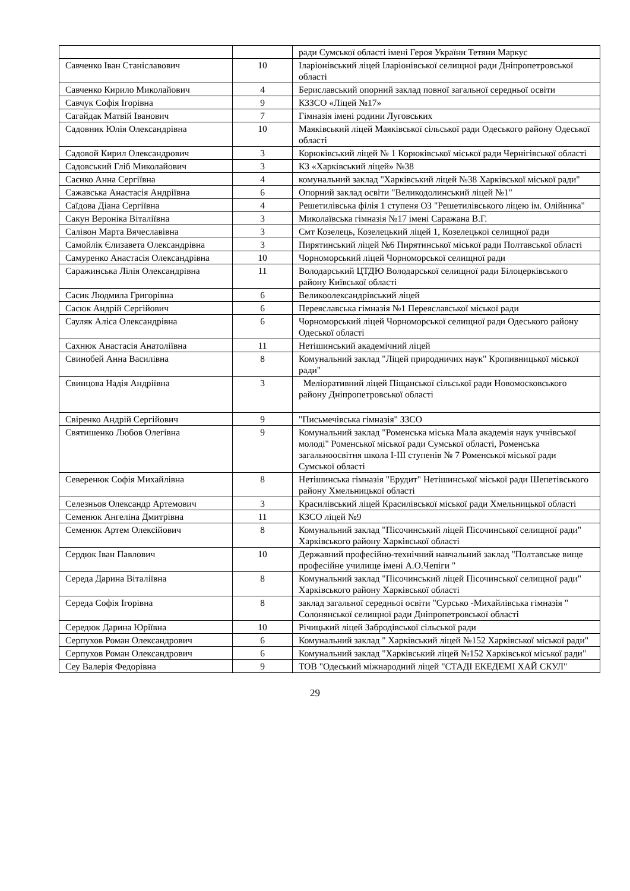| | | ради Сумської області імені Героя України Тетяни Маркус |
| Савченко Іван Станіславович | 10 | Іларіонівський ліцей Іларіонівської селищної ради Дніпропетровської області |
| Савченко Кирило Миколайович | 4 | Бериславський опорний заклад повної загальної середньої освіти |
| Савчук Софія Ігорівна | 9 | КЗЗСО «Ліцей №17» |
| Сагайдак Матвій Іванович | 7 | Гімназія імені родини Луговських |
| Садовник Юлія Олександрівна | 10 | Маяківський ліцей Маяківської сільської ради Одеського району Одеської області |
| Садовой Кирил Олександрович | 3 | Корюківський ліцей № 1 Корюківської міської ради Чернігівської області |
| Садовський Гліб Миколайович | 3 | КЗ «Харківський ліцей» №38 |
| Саєнко Анна Сергіївна | 4 | комунальний заклад "Харківський ліцей №38 Харківської міської ради" |
| Сажавська Анастасія Андріївна | 6 | Опорний заклад освіти "Великодолинський ліцей №1" |
| Саїдова Діана Сергіївна | 4 | Решетилівська філія 1 ступеня ОЗ "Решетилівського ліцею ім. Олійника" |
| Сакун Вероніка Віталіївна | 3 | Миколаївська гімназія №17 імені Саражана В.Г. |
| Салівон Марта Вячеславівна | 3 | Смт Козелець, Козелецький ліцей 1, Козелецькоі селищної ради |
| Самойлік Єлизавета Олександрівна | 3 | Пирятинський ліцей №6 Пирятинської міської ради Полтавської області |
| Самуренко Анастасія Олександрівна | 10 | Чорноморський ліцей Чорноморської селищної ради |
| Саражинська Лілія Олександрівна | 11 | Володарський ЦТДЮ Володарської селищної ради Білоцерківського району Київської області |
| Сасик Людмила Григорівна | 6 | Великоолександрівський ліцей |
| Сасюк Андрій Сергійович | 6 | Переяславська гімназія №1 Переяславської міської ради |
| Сауляк Аліса Олександрівна | 6 | Чорноморський ліцей Чорноморської селищної ради Одеського району Одеської області |
| Сахнюк Анастасія Анатоліївна | 11 | Нетішинський академічний ліцей |
| Свинобей Анна Василівна | 8 | Комунальний заклад "Ліцей природничих наук" Кропивницької міської ради" |
| Свинцова Надія Андріївна | 3 | Меліоративний ліцей Піщанської сільської ради Новомосковського району Дніпропетровської області |
| Свіренко Андрій Сергійович | 9 | "Письмечівська гімназія" ЗЗСО |
| Святишенко Любов Олегівна | 9 | Комунальний заклад "Роменська міська Мала академія наук учнівської молоді" Роменської міської ради Сумської області, Роменська загальноосвітня школа І-ІІІ ступенів № 7 Роменської міської ради Сумської області |
| Северенюк Софія Михайлівна | 8 | Нетішинська гімназія "Ерудит" Нетішинської міської ради Шепетівського району Хмельницької області |
| Селезньов Олександр Артемович | 3 | Красилівський ліцей Красилівської міської ради Хмельницької області |
| Семенюк Ангеліна Дмитрівна | 11 | КЗСО ліцей №9 |
| Семенюк Артем Олексійович | 8 | Комунальний заклад "Пісочинський ліцей Пісочинської селищної ради" Харківського району Харківської області |
| Сердюк Іван Павлович | 10 | Державний професійно-технічний навчальний заклад "Полтавське вище професійне училище імені А.О.Чепіги " |
| Середа Дарина Віталіївна | 8 | Комунальний заклад "Пісочинський ліцей Пісочинської селищної ради" Харківського району Харківської області |
| Середа Софія Ігорівна | 8 | заклад загальної середньої освіти "Сурсько -Михайлівська гімназія " Солонянської селищної ради Дніпропетровської області |
| Середюк Дарина Юріївна | 10 | Річицький ліцей Забродівської сільської ради |
| Серпухов Роман Олександрович | 6 | Комунальний заклад " Харківський ліцей №152 Харківської міської ради" |
| Серпухов Роман Олександрович | 6 | Комунальний заклад "Харківський ліцей №152 Харківської міської ради" |
| Сеу Валерія Федорівна | 9 | ТОВ "Одеський міжнародний ліцей "СТАДІ ЕКЕДЕМІ ХАЙ СКУЛ" |
29